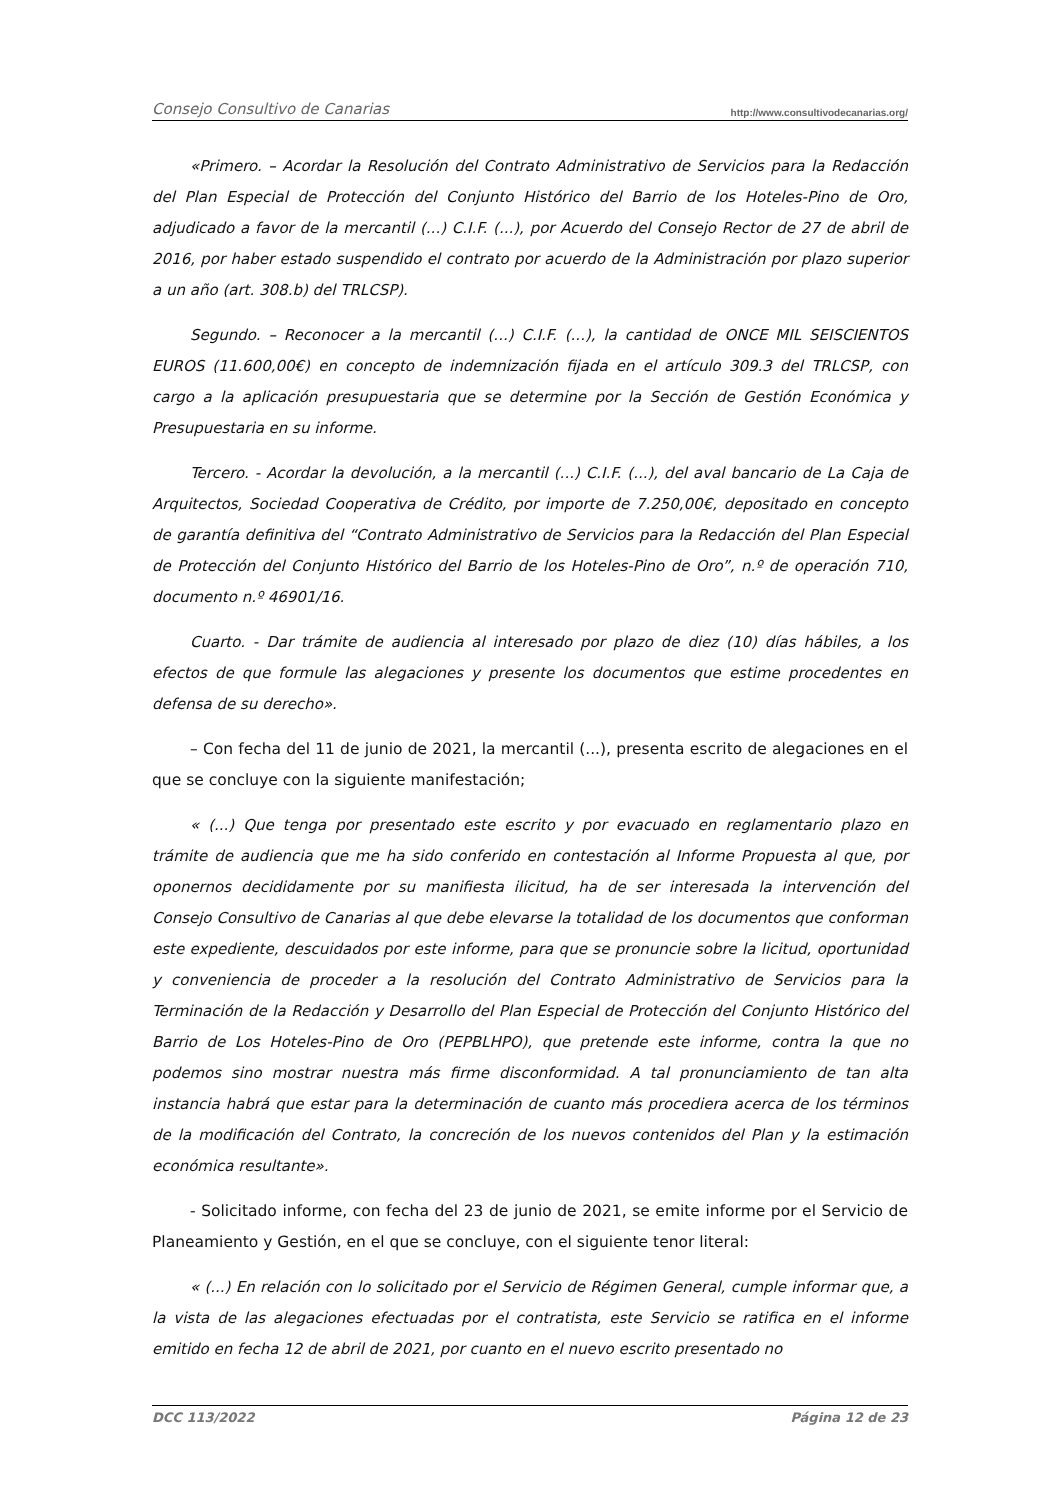Consejo Consultivo de Canarias http://www.consultivodecanarias.org/
«Primero. – Acordar la Resolución del Contrato Administrativo de Servicios para la Redacción del Plan Especial de Protección del Conjunto Histórico del Barrio de los Hoteles-Pino de Oro, adjudicado a favor de la mercantil (...) C.I.F. (...), por Acuerdo del Consejo Rector de 27 de abril de 2016, por haber estado suspendido el contrato por acuerdo de la Administración por plazo superior a un año (art. 308.b) del TRLCSP).
Segundo. – Reconocer a la mercantil (...) C.I.F. (...), la cantidad de ONCE MIL SEISCIENTOS EUROS (11.600,00€) en concepto de indemnización fijada en el artículo 309.3 del TRLCSP, con cargo a la aplicación presupuestaria que se determine por la Sección de Gestión Económica y Presupuestaria en su informe.
Tercero. - Acordar la devolución, a la mercantil (...) C.I.F. (...), del aval bancario de La Caja de Arquitectos, Sociedad Cooperativa de Crédito, por importe de 7.250,00€, depositado en concepto de garantía definitiva del “Contrato Administrativo de Servicios para la Redacción del Plan Especial de Protección del Conjunto Histórico del Barrio de los Hoteles-Pino de Oro”, n.º de operación 710, documento n.º 46901/16.
Cuarto. - Dar trámite de audiencia al interesado por plazo de diez (10) días hábiles, a los efectos de que formule las alegaciones y presente los documentos que estime procedentes en defensa de su derecho».
– Con fecha del 11 de junio de 2021, la mercantil (...), presenta escrito de alegaciones en el que se concluye con la siguiente manifestación;
« (...) Que tenga por presentado este escrito y por evacuado en reglamentario plazo en trámite de audiencia que me ha sido conferido en contestación al Informe Propuesta al que, por oponernos decididamente por su manifiesta ilicitud, ha de ser interesada la intervención del Consejo Consultivo de Canarias al que debe elevarse la totalidad de los documentos que conforman este expediente, descuidados por este informe, para que se pronuncie sobre la licitud, oportunidad y conveniencia de proceder a la resolución del Contrato Administrativo de Servicios para la Terminación de la Redacción y Desarrollo del Plan Especial de Protección del Conjunto Histórico del Barrio de Los Hoteles-Pino de Oro (PEPBLHPO), que pretende este informe, contra la que no podemos sino mostrar nuestra más firme disconformidad. A tal pronunciamiento de tan alta instancia habrá que estar para la determinación de cuanto más procediera acerca de los términos de la modificación del Contrato, la concreción de los nuevos contenidos del Plan y la estimación económica resultante».
- Solicitado informe, con fecha del 23 de junio de 2021, se emite informe por el Servicio de Planeamiento y Gestión, en el que se concluye, con el siguiente tenor literal:
« (...) En relación con lo solicitado por el Servicio de Régimen General, cumple informar que, a la vista de las alegaciones efectuadas por el contratista, este Servicio se ratifica en el informe emitido en fecha 12 de abril de 2021, por cuanto en el nuevo escrito presentado no
DCC 113/2022 Página 12 de 23